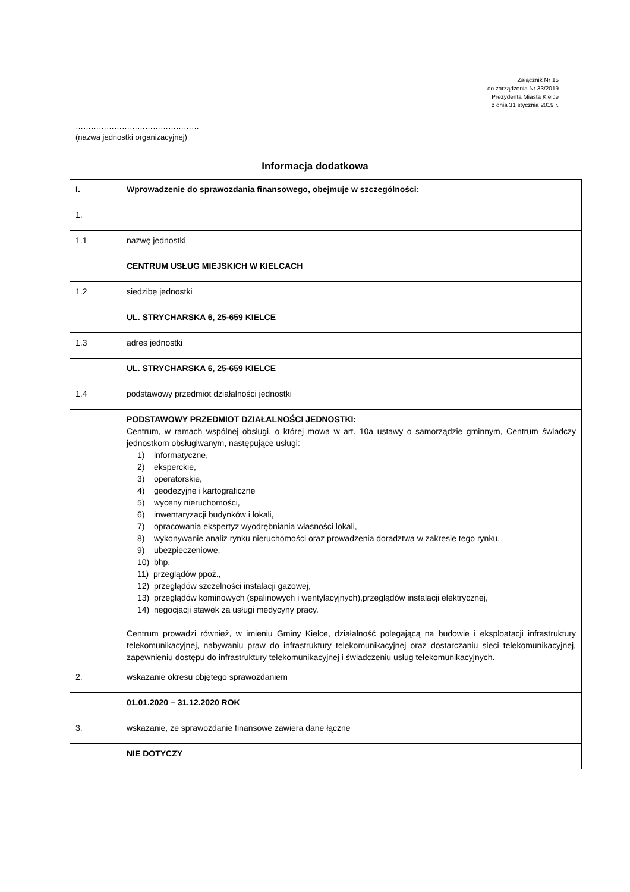Załącznik Nr 15
do zarządzenia Nr 33/2019
Prezydenta Miasta Kielce
z dnia 31 stycznia 2019 r.
…………………………………………
(nazwa jednostki organizacyjnej)
Informacja dodatkowa
| I. | Wprowadzenie do sprawozdania finansowego, obejmuje w szczególności: |
| 1. | |
| 1.1 | nazwę jednostki |
| | CENTRUM USŁUG MIEJSKICH W KIELCACH |
| 1.2 | siedzibę jednostki |
| | UL. STRYCHARSKA 6, 25-659 KIELCE |
| 1.3 | adres jednostki |
| | UL. STRYCHARSKA 6, 25-659 KIELCE |
| 1.4 | podstawowy przedmiot działalności jednostki |
| | PODSTAWOWY PRZEDMIOT DZIAŁALNOŚCI JEDNOSTKI: Centrum, w ramach wspólnej obsługi, o której mowa w art. 10a ustawy o samorządzie gminnym, Centrum świadczy jednostkom obsługiwanym, następujące usługi: 1) informatyczne, 2) eksperckie, 3) operatorskie, 4) geodezyjne i kartograficzne 5) wyceny nieruchomości, 6) inwentaryzacji budynków i lokali, 7) opracowania ekspertyz wyodrębniania własności lokali, 8) wykonywanie analiz rynku nieruchomości oraz prowadzenia doradztwa w zakresie tego rynku, 9) ubezpieczeniowe, 10) bhp, 11) przeglądów ppoż., 12) przeglądów szczelności instalacji gazowej, 13) przeglądów kominowych (spalinowych i wentylacyjnych),przeglądów instalacji elektrycznej, 14) negocjacji stawek za usługi medycyny pracy. Centrum prowadzi również, w imieniu Gminy Kielce, działalność polegającą na budowie i eksploatacji infrastruktury telekomunikacyjnej, nabywaniu praw do infrastruktury telekomunikacyjnej oraz dostarczaniu sieci telekomunikacyjnej, zapewnieniu dostępu do infrastruktury telekomunikacyjnej i świadczeniu usług telekomunikacyjnych. |
| 2. | wskazanie okresu objętego sprawozdaniem |
| | 01.01.2020 – 31.12.2020 ROK |
| 3. | wskazanie, że sprawozdanie finansowe zawiera dane łączne |
| | NIE DOTYCZY |